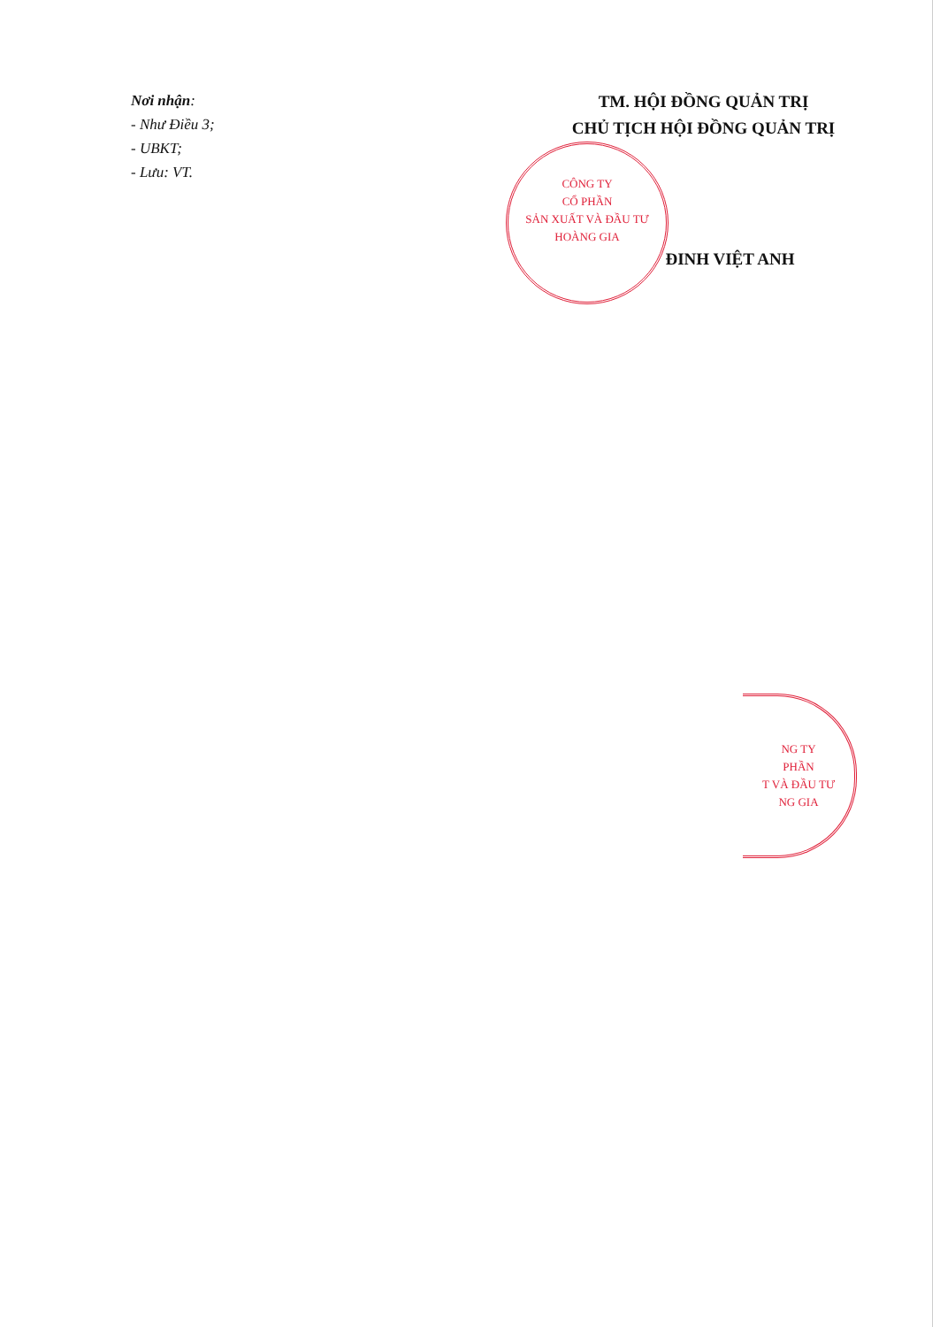CÔNG TY
CỔ PHẦN
SẢN XUẤT VÀ ĐẦU TƯ
HOÀNG GIA
NG TY
PHẦN
T VÀ ĐẦU TƯ
NG GIA
Nơi nhận:
- Như Điều 3;
- UBKT;
- Lưu: VT.
TM. HỘI ĐỒNG QUẢN TRỊ
CHỦ TỊCH HỘI ĐỒNG QUẢN TRỊ
ĐINH VIỆT ANH